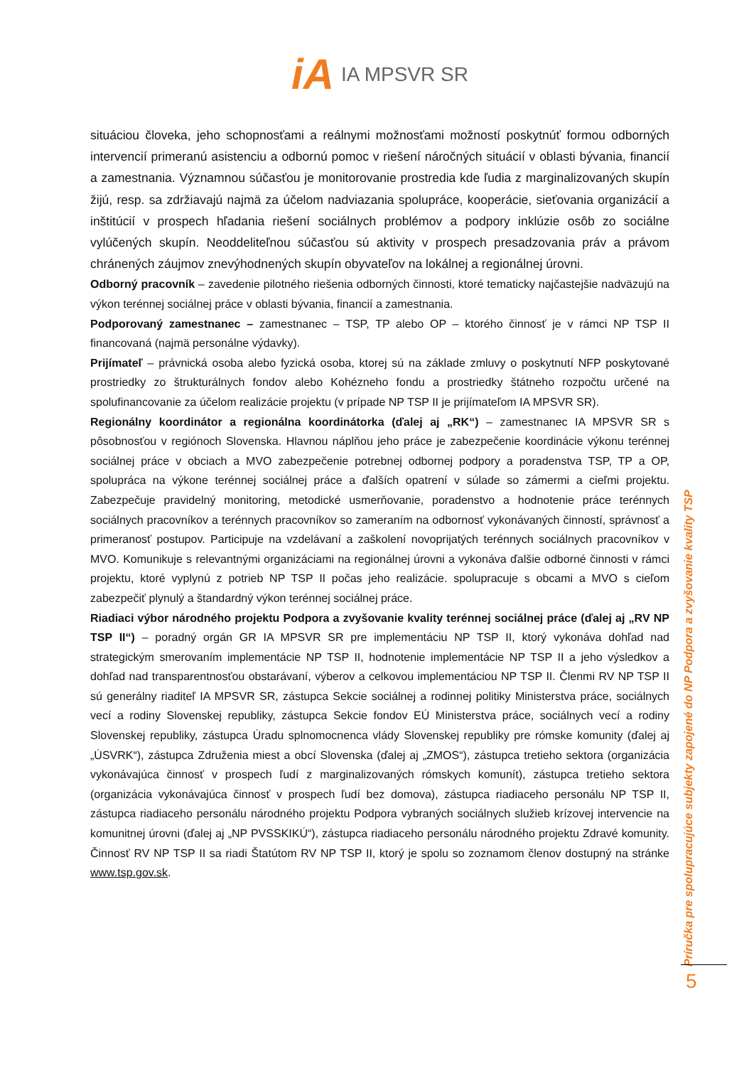iA IA MPSVR SR
situáciou človeka, jeho schopnosťami a reálnymi možnosťami možností poskytnúť formou odborných intervencií primeranú asistenciu a odbornú pomoc v riešení náročných situácií v oblasti bývania, financií a zamestnania. Významnou súčasťou je monitorovanie prostredia kde ľudia z marginalizovaných skupín žijú, resp. sa zdržiavajú najmä za účelom nadviazania spolupráce, kooperácie, sieťovania organizácií a inštitúcií v prospech hľadania riešení sociálnych problémov a podpory inklúzie osôb zo sociálne vylúčených skupín. Neoddeliteľnou súčasťou sú aktivity v prospech presadzovania práv a právom chránených záujmov znevýhodnených skupín obyvateľov na lokálnej a regionálnej úrovni.
Odborný pracovník – zavedenie pilotného riešenia odborných činnosti, ktoré tematicky najčastejšie nadväzujú na výkon terénnej sociálnej práce v oblasti bývania, financií a zamestnania.
Podporovaný zamestnanec – zamestnanec – TSP, TP alebo OP – ktorého činnosť je v rámci NP TSP II financovaná (najmä personálne výdavky).
Prijímateľ – právnická osoba alebo fyzická osoba, ktorej sú na základe zmluvy o poskytnutí NFP poskytované prostriedky zo štrukturálnych fondov alebo Kohézneho fondu a prostriedky štátneho rozpočtu určené na spolufinancovanie za účelom realizácie projektu (v prípade NP TSP II je prijímateľom IA MPSVR SR).
Regionálny koordinátor a regionálna koordinátorka (ďalej aj „RK“) – zamestnanec IA MPSVR SR s pôsobnosťou v regiónoch Slovenska. Hlavnou náplňou jeho práce je zabezpečenie koordinácie výkonu terénnej sociálnej práce v obciach a MVO zabezpečenie potrebnej odbornej podpory a poradenstva TSP, TP a OP, spolupráca na výkone terénnej sociálnej práce a ďalších opatrení v súlade so zámermi a cieľmi projektu. Zabezpečuje pravidelný monitoring, metodické usmerňovanie, poradenstvo a hodnotenie práce terénnych sociálnych pracovníkov a terénnych pracovníkov so zameraním na odbornosť vykonávaných činností, správnosť a primeranosť postupov. Participuje na vzdelávaní a zaškolení novoprijatých terénnych sociálnych pracovníkov v MVO. Komunikuje s relevantnými organizáciami na regionálnej úrovni a vykonáva ďalšie odborné činnosti v rámci projektu, ktoré vyplynú z potrieb NP TSP II počas jeho realizácie. spolupracuje s obcami a MVO s cieľom zabezpečiť plynulý a štandardný výkon terénnej sociálnej práce.
Riadiaci výbor národného projektu Podpora a zvyšovanie kvality terénnej sociálnej práce (ďalej aj „RV NP TSP II“) – poradný orgán GR IA MPSVR SR pre implementáciu NP TSP II, ktorý vykonáva dohľad nad strategickým smerovaním implementácie NP TSP II, hodnotenie implementácie NP TSP II a jeho výsledkov a dohľad nad transparentnosťou obstarávaní, výberov a celkovou implementáciou NP TSP II. Členmi RV NP TSP II sú generálny riaditeľ IA MPSVR SR, zástupca Sekcie sociálnej a rodinnej politiky Ministerstva práce, sociálnych vecí a rodiny Slovenskej republiky, zástupca Sekcie fondov EÚ Ministerstva práce, sociálnych vecí a rodiny Slovenskej republiky, zástupca Úradu splnomocnenca vlády Slovenskej republiky pre rómske komunity (ďalej aj „ÚSVRK“), zástupca Združenia miest a obcí Slovenska (ďalej aj „ZMOS“), zástupca tretieho sektora (organizácia vykonávajúca činnosť v prospech ľudí z marginalizovaných rómskych komunít), zástupca tretieho sektora (organizácia vykonávajúca činnosť v prospech ľudí bez domova), zástupca riadiaceho personálu NP TSP II, zástupca riadiaceho personálu národného projektu Podpora vybraných sociálnych služieb krízovej intervencie na komunitnej úrovni (ďalej aj „NP PVSSKIKÚ“), zástupca riadiaceho personálu národného projektu Zdravé komunity. Činnosť RV NP TSP II sa riadi Štatútom RV NP TSP II, ktorý je spolu so zoznamom členov dostupný na stránke www.tsp.gov.sk.
Príručka pre spolupracujúce subjekty zapojené do NP Podpora a zvyšovanie kvality TSP
5